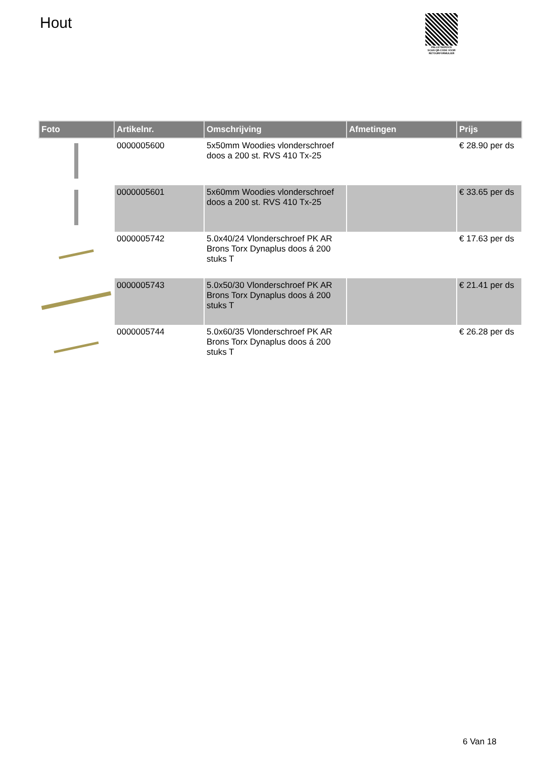Hout
PALLETSERVICE
SCAN QR-CODE VOOR RETOURFORMULIER
| Foto | Artikelnr. | Omschrijving | Afmetingen | Prijs |
| --- | --- | --- | --- | --- |
| | 0000005600 | 5x50mm Woodies vlonderschroef doos a 200 st. RVS 410 Tx-25 | | € 28.90 per ds |
| | 0000005601 | 5x60mm Woodies vlonderschroef doos a 200 st. RVS 410 Tx-25 | | € 33.65 per ds |
| | 0000005742 | 5.0x40/24 Vlonderschroef PK AR Brons Torx Dynaplus doos á 200 stuks T | | € 17.63 per ds |
| | 0000005743 | 5.0x50/30 Vlonderschroef PK AR Brons Torx Dynaplus doos á 200 stuks T | | € 21.41 per ds |
| | 0000005744 | 5.0x60/35 Vlonderschroef PK AR Brons Torx Dynaplus doos á 200 stuks T | | € 26.28 per ds |
6 Van 18